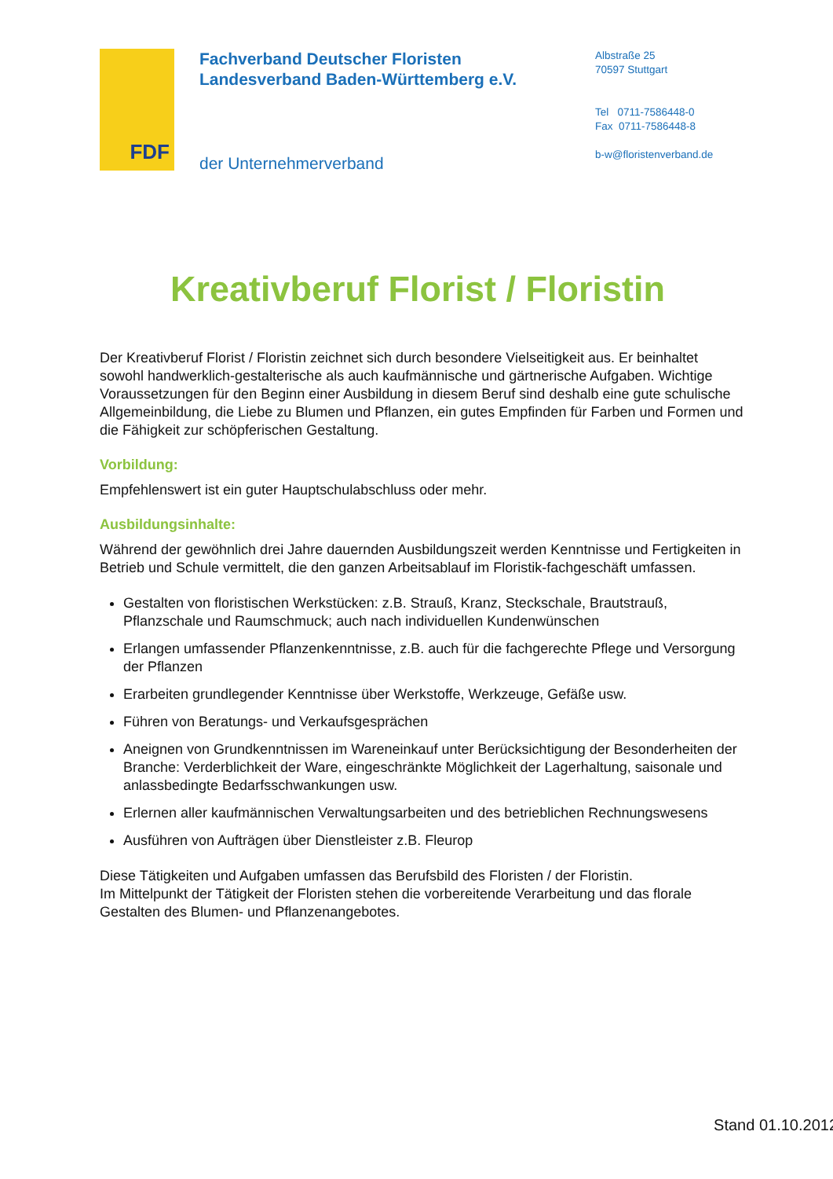FDF
Fachverband Deutscher Floristen
Landesverband Baden-Württemberg e.V.
der Unternehmerverband
Albstraße 25
70597 Stuttgart
Tel 0711-7586448-0
Fax 0711-7586448-8
b-w@floristenverband.de
Kreativberuf Florist / Floristin
Der Kreativberuf Florist / Floristin zeichnet sich durch besondere Vielseitigkeit aus. Er beinhaltet sowohl handwerklich-gestalterische als auch kaufmännische und gärtnerische Aufgaben. Wichtige Voraussetzungen für den Beginn einer Ausbildung in diesem Beruf sind deshalb eine gute schulische Allgemeinbildung, die Liebe zu Blumen und Pflanzen, ein gutes Empfinden für Farben und Formen und die Fähigkeit zur schöpferischen Gestaltung.
Vorbildung:
Empfehlenswert ist ein guter Hauptschulabschluss oder mehr.
Ausbildungsinhalte:
Während der gewöhnlich drei Jahre dauernden Ausbildungszeit werden Kenntnisse und Fertigkeiten in Betrieb und Schule vermittelt, die den ganzen Arbeitsablauf im Floristik-fachgeschäft umfassen.
Gestalten von floristischen Werkstücken: z.B. Strauß, Kranz, Steckschale, Brautstrauß, Pflanzschale und Raumschmuck; auch nach individuellen Kundenwünschen
Erlangen umfassender Pflanzenkenntnisse, z.B. auch für die fachgerechte Pflege und Versorgung der Pflanzen
Erarbeiten grundlegender Kenntnisse über Werkstoffe, Werkzeuge, Gefäße usw.
Führen von Beratungs- und Verkaufsgesprächen
Aneignen von Grundkenntnissen im Wareneinkauf unter Berücksichtigung der Besonderheiten der Branche: Verderblichkeit der Ware, eingeschränkte Möglichkeit der Lagerhaltung, saisonale und anlassbedingte Bedarfsschwankungen usw.
Erlernen aller kaufmännischen Verwaltungsarbeiten und des betrieblichen Rechnungswesens
Ausführen von Aufträgen über Dienstleister z.B. Fleurop
Diese Tätigkeiten und Aufgaben umfassen das Berufsbild des Floristen / der Floristin.
Im Mittelpunkt der Tätigkeit der Floristen stehen die vorbereitende Verarbeitung und das florale Gestalten des Blumen- und Pflanzenangebotes.
Stand 01.10.2012